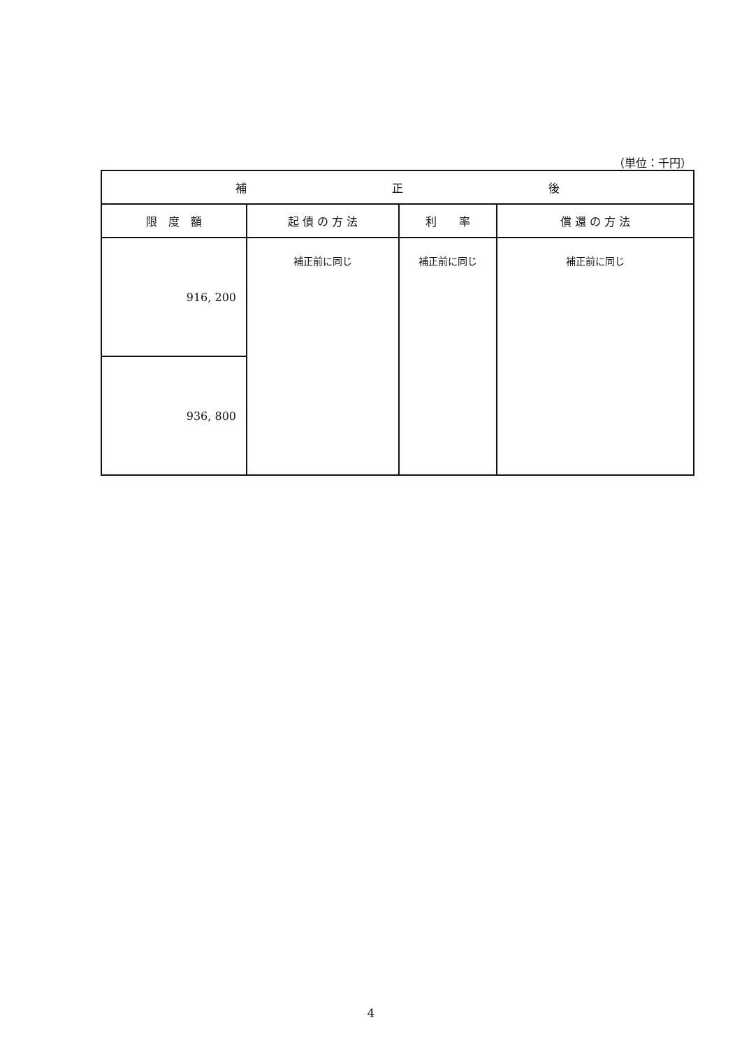（単位：千円）
| 補 正 後 | | | |
| --- | --- | --- | --- |
| 限 度 額 | 起 債 の 方 法 | 利 率 | 償 還 の 方 法 |
| 916, 200 | 補正前に同じ | 補正前に同じ | 補正前に同じ |
| 936, 800 | | | |
4